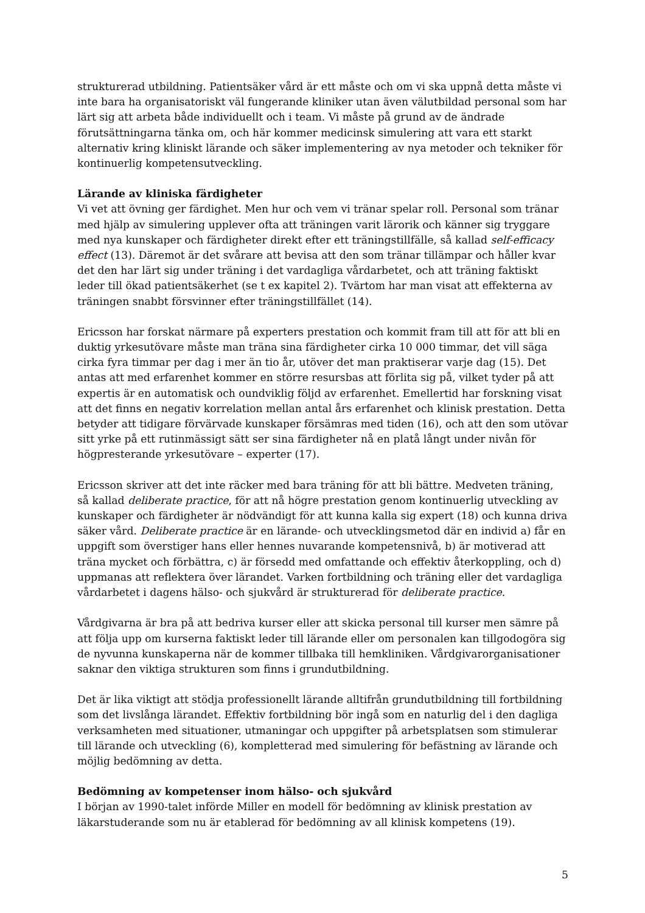strukturerad utbildning. Patientsäker vård är ett måste och om vi ska uppnå detta måste vi inte bara ha organisatoriskt väl fungerande kliniker utan även välutbildad personal som har lärt sig att arbeta både individuellt och i team. Vi måste på grund av de ändrade förutsättningarna tänka om, och här kommer medicinsk simulering att vara ett starkt alternativ kring kliniskt lärande och säker implementering av nya metoder och tekniker för kontinuerlig kompetensutveckling.
Lärande av kliniska färdigheter
Vi vet att övning ger färdighet. Men hur och vem vi tränar spelar roll. Personal som tränar med hjälp av simulering upplever ofta att träningen varit lärorik och känner sig tryggare med nya kunskaper och färdigheter direkt efter ett träningstillfälle, så kallad self-efficacy effect (13). Däremot är det svårare att bevisa att den som tränar tillämpar och håller kvar det den har lärt sig under träning i det vardagliga vårdarbetet, och att träning faktiskt leder till ökad patientsäkerhet (se t ex kapitel 2). Tvärtom har man visat att effekterna av träningen snabbt försvinner efter träningstillfället (14).
Ericsson har forskat närmare på experters prestation och kommit fram till att för att bli en duktig yrkesutövare måste man träna sina färdigheter cirka 10 000 timmar, det vill säga cirka fyra timmar per dag i mer än tio år, utöver det man praktiserar varje dag (15). Det antas att med erfarenhet kommer en större resursbas att förlita sig på, vilket tyder på att expertis är en automatisk och oundviklig följd av erfarenhet. Emellertid har forskning visat att det finns en negativ korrelation mellan antal års erfarenhet och klinisk prestation. Detta betyder att tidigare förvärvade kunskaper försämras med tiden (16), och att den som utövar sitt yrke på ett rutinmässigt sätt ser sina färdigheter nå en platå långt under nivån för högpresterande yrkesutövare – experter (17).
Ericsson skriver att det inte räcker med bara träning för att bli bättre. Medveten träning, så kallad deliberate practice, för att nå högre prestation genom kontinuerlig utveckling av kunskaper och färdigheter är nödvändigt för att kunna kalla sig expert (18) och kunna driva säker vård. Deliberate practice är en lärande- och utvecklingsmetod där en individ a) får en uppgift som överstiger hans eller hennes nuvarande kompetensnivå, b) är motiverad att träna mycket och förbättra, c) är försedd med omfattande och effektiv återkoppling, och d) uppmanas att reflektera över lärandet. Varken fortbildning och träning eller det vardagliga vårdarbetet i dagens hälso- och sjukvård är strukturerad för deliberate practice.
Vårdgivarna är bra på att bedriva kurser eller att skicka personal till kurser men sämre på att följa upp om kurserna faktiskt leder till lärande eller om personalen kan tillgodogöra sig de nyvunna kunskaperna när de kommer tillbaka till hemkliniken. Vårdgivarorganisationer saknar den viktiga strukturen som finns i grundutbildning.
Det är lika viktigt att stödja professionellt lärande alltifrån grundutbildning till fortbildning som det livslånga lärandet. Effektiv fortbildning bör ingå som en naturlig del i den dagliga verksamheten med situationer, utmaningar och uppgifter på arbetsplatsen som stimulerar till lärande och utveckling (6), kompletterad med simulering för befästning av lärande och möjlig bedömning av detta.
Bedömning av kompetenser inom hälso- och sjukvård
I början av 1990-talet införde Miller en modell för bedömning av klinisk prestation av läkarstuderande som nu är etablerad för bedömning av all klinisk kompetens (19).
5